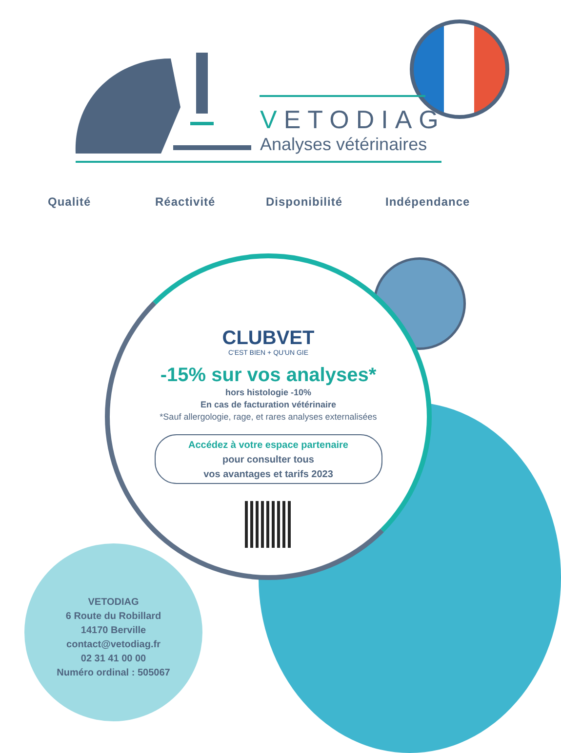VETODIAG
Analyses vétérinaires
Qualité Réactivité Disponibilité Indépendance
CLUBVET
C'EST BIEN + QU'UN GIE
-15% sur vos analyses*
hors histologie -10%
En cas de facturation vétérinaire
*Sauf allergologie, rage, et rares analyses externalisées
Accédez à votre espace partenaire
pour consulter tous
vos avantages et tarifs 2023
VETODIAG
6 Route du Robillard
14170 Berville
contact@vetodiag.fr
02 31 41 00 00
Numéro ordinal : 505067